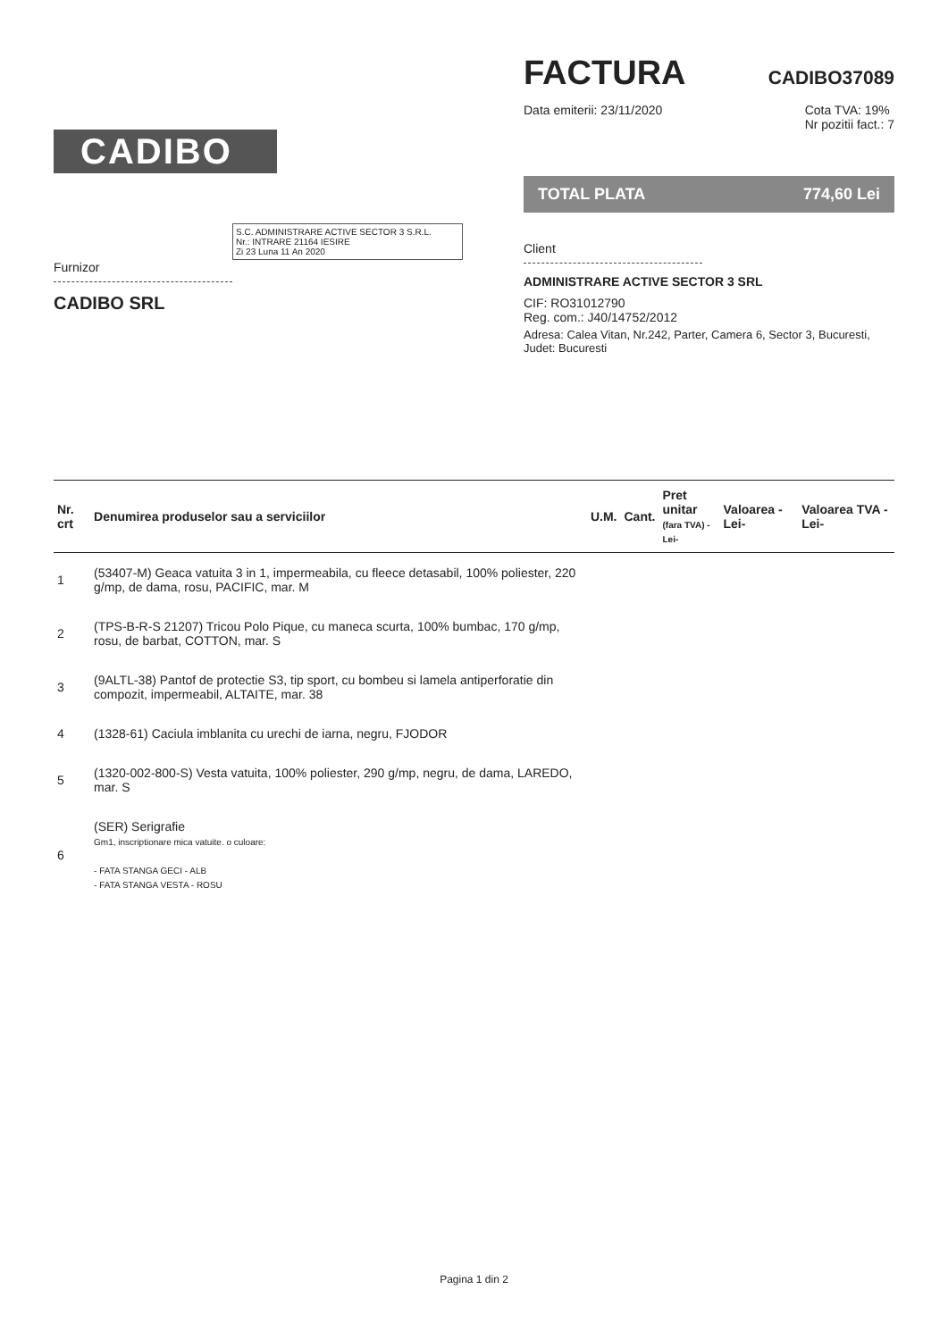CADIBO
FACTURA
CADIBO37089
Data emiterii: 23/11/2020 Cota TVA: 19%
Nr pozitii fact.: 7
TOTAL PLATA 774,60 Lei
S.C. ADMINISTRARE ACTIVE SECTOR 3 S.R.L.
Nr.: INTRARE 21164 IESIRE
Zi 23 Luna 11 An 2020
Furnizor
CADIBO SRL
Client
ADMINISTRARE ACTIVE SECTOR 3 SRL
CIF: RO31012790
Reg. com.: J40/14752/2012
Adresa: Calea Vitan, Nr.242, Parter, Camera 6, Sector 3, Bucuresti, Judet: Bucuresti
| Nr. crt | Denumirea produselor sau a serviciilor | U.M. | Cant. | Pret unitar (fara TVA) -Lei- | Valoarea -Lei- | Valoarea TVA -Lei- |
| --- | --- | --- | --- | --- | --- | --- |
| 1 | (53407-M) Geaca vatuita 3 in 1, impermeabila, cu fleece detasabil, 100% poliester, 220 g/mp, de dama, rosu, PACIFIC, mar. M | | | | | |
| 2 | (TPS-B-R-S 21207) Tricou Polo Pique, cu maneca scurta, 100% bumbac, 170 g/mp, rosu, de barbat, COTTON, mar. S | | | | | |
| 3 | (9ALTL-38) Pantof de protectie S3, tip sport, cu bombeu si lamela antiperforatie din compozit, impermeabil, ALTAITE, mar. 38 | | | | | |
| 4 | (1328-61) Caciula imblanita cu urechi de iarna, negru, FJODOR | | | | | |
| 5 | (1320-002-800-S) Vesta vatuita, 100% poliester, 290 g/mp, negru, de dama, LAREDO, mar. S | | | | | |
| 6 | (SER) Serigrafie Gm1, inscriptionare mica vatuite. o culoare: - FATA STANGA GECI - ALB - FATA STANGA VESTA - ROSU | | | | | |
Pagina 1 din 2